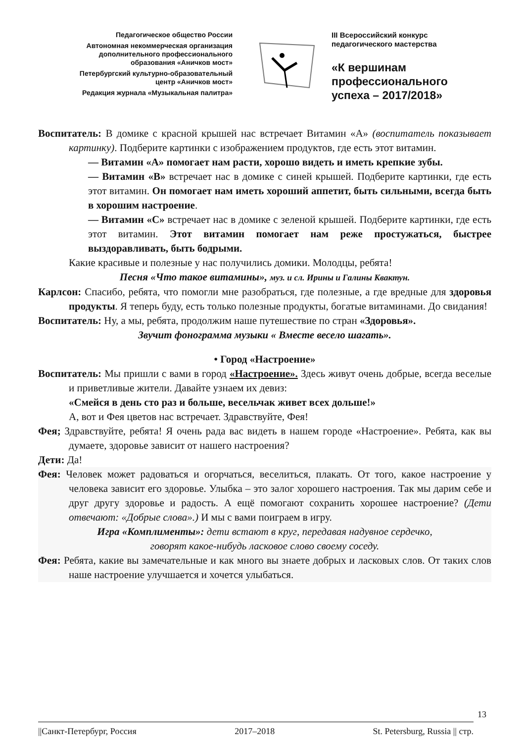Педагогическое общество России
Автономная некоммерческая организация
дополнительного профессионального
образования «Аничков мост»
Петербургский культурно-образовательный
центр «Аничков мост»
Редакция журнала «Музыкальная палитра»
III Всероссийский конкурс
педагогического мастерства
«К вершинам
профессионального
успеха – 2017/2018»
Воспитатель: В домике с красной крышей нас встречает Витамин «А» (воспитатель показывает картинку). Подберите картинки с изображением продуктов, где есть этот витамин.
— Витамин «А» помогает нам расти, хорошо видеть и иметь крепкие зубы.
— Витамин «В» встречает нас в домике с синей крышей. Подберите картинки, где есть этот витамин. Он помогает нам иметь хороший аппетит, быть сильными, всегда быть в хорошим настроение.
— Витамин «С» встречает нас в домике с зеленой крышей. Подберите картинки, где есть этот витамин. Этот витамин помогает нам реже простужаться, быстрее выздоравливать, быть бодрыми.
Какие красивые и полезные у нас получились домики. Молодцы, ребята!
Песня «Что такое витамины», муз. и сл. Ирины и Галины Квактун.
Карлсон: Спасибо, ребята, что помогли мне разобраться, где полезные, а где вредные для здоровья продукты. Я теперь буду, есть только полезные продукты, богатые витаминами. До свидания!
Воспитатель: Ну, а мы, ребята, продолжим наше путешествие по стран «Здоровья».
Звучит фонограмма музыки « Вместе весело шагать».
• Город «Настроение»
Воспитатель: Мы пришли с вами в город «Настроение». Здесь живут очень добрые, всегда веселые и приветливые жители. Давайте узнаем их девиз:
«Смейся в день сто раз и больше, весельчак живет всех дольше!»
А, вот и Фея цветов нас встречает. Здравствуйте, Фея!
Фея; Здравствуйте, ребята! Я очень рада вас видеть в нашем городе «Настроение». Ребята, как вы думаете, здоровье зависит от нашего настроения?
Дети: Да!
Фея: Человек может радоваться и огорчаться, веселиться, плакать. От того, какое настроение у человека зависит его здоровье. Улыбка – это залог хорошего настроения. Так мы дарим себе и друг другу здоровье и радость. А ещё помогают сохранить хорошее настроение? (Дети отвечают: «Добрые слова».) И мы с вами поиграем в игру.
Игра «Комплименты»: дети встают в круг, передавая надувное сердечко,
говорят какое-нибудь ласковое слово своему соседу.
Фея: Ребята, какие вы замечательные и как много вы знаете добрых и ласковых слов. От таких слов наше настроение улучшается и хочется улыбаться.
13
||Санкт-Петербург, Россия 2017–2018 St. Petersburg, Russia || стр.